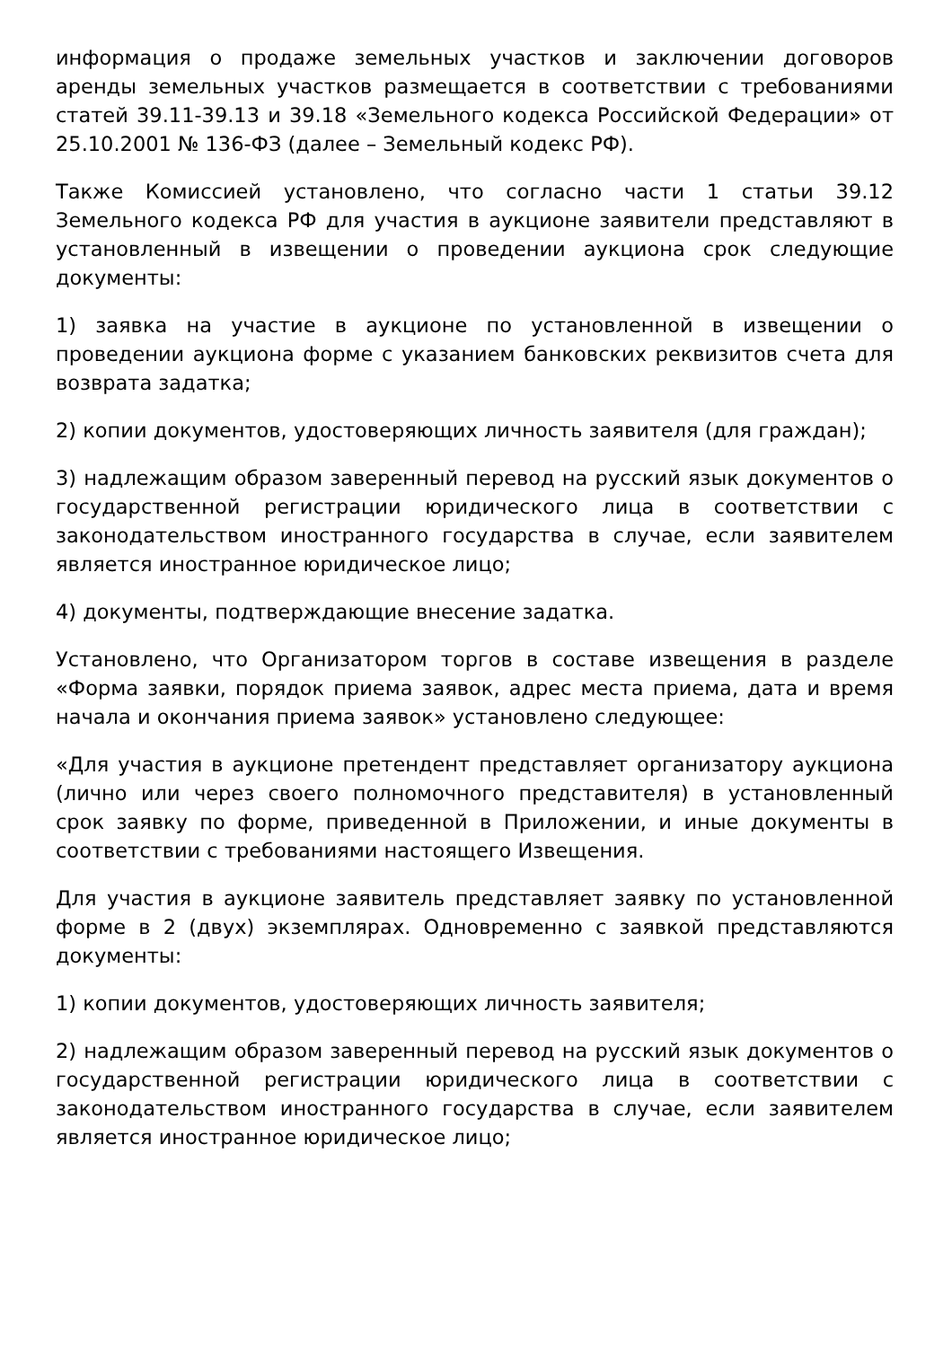информация о продаже земельных участков и заключении договоров аренды земельных участков размещается в соответствии с требованиями статей 39.11-39.13 и 39.18 «Земельного кодекса Российской Федерации» от 25.10.2001 № 136-ФЗ (далее – Земельный кодекс РФ).
Также Комиссией установлено, что согласно части 1 статьи 39.12 Земельного кодекса РФ для участия в аукционе заявители представляют в установленный в извещении о проведении аукциона срок следующие документы:
1) заявка на участие в аукционе по установленной в извещении о проведении аукциона форме с указанием банковских реквизитов счета для возврата задатка;
2) копии документов, удостоверяющих личность заявителя (для граждан);
3) надлежащим образом заверенный перевод на русский язык документов о государственной регистрации юридического лица в соответствии с законодательством иностранного государства в случае, если заявителем является иностранное юридическое лицо;
4) документы, подтверждающие внесение задатка.
Установлено, что Организатором торгов в составе извещения в разделе «Форма заявки, порядок приема заявок, адрес места приема, дата и время начала и окончания приема заявок» установлено следующее:
«Для участия в аукционе претендент представляет организатору аукциона (лично или через своего полномочного представителя) в установленный срок заявку по форме, приведенной в Приложении, и иные документы в соответствии с требованиями настоящего Извещения.
Для участия в аукционе заявитель представляет заявку по установленной форме в 2 (двух) экземплярах. Одновременно с заявкой представляются документы:
1) копии документов, удостоверяющих личность заявителя;
2) надлежащим образом заверенный перевод на русский язык документов о государственной регистрации юридического лица в соответствии с законодательством иностранного государства в случае, если заявителем является иностранное юридическое лицо;